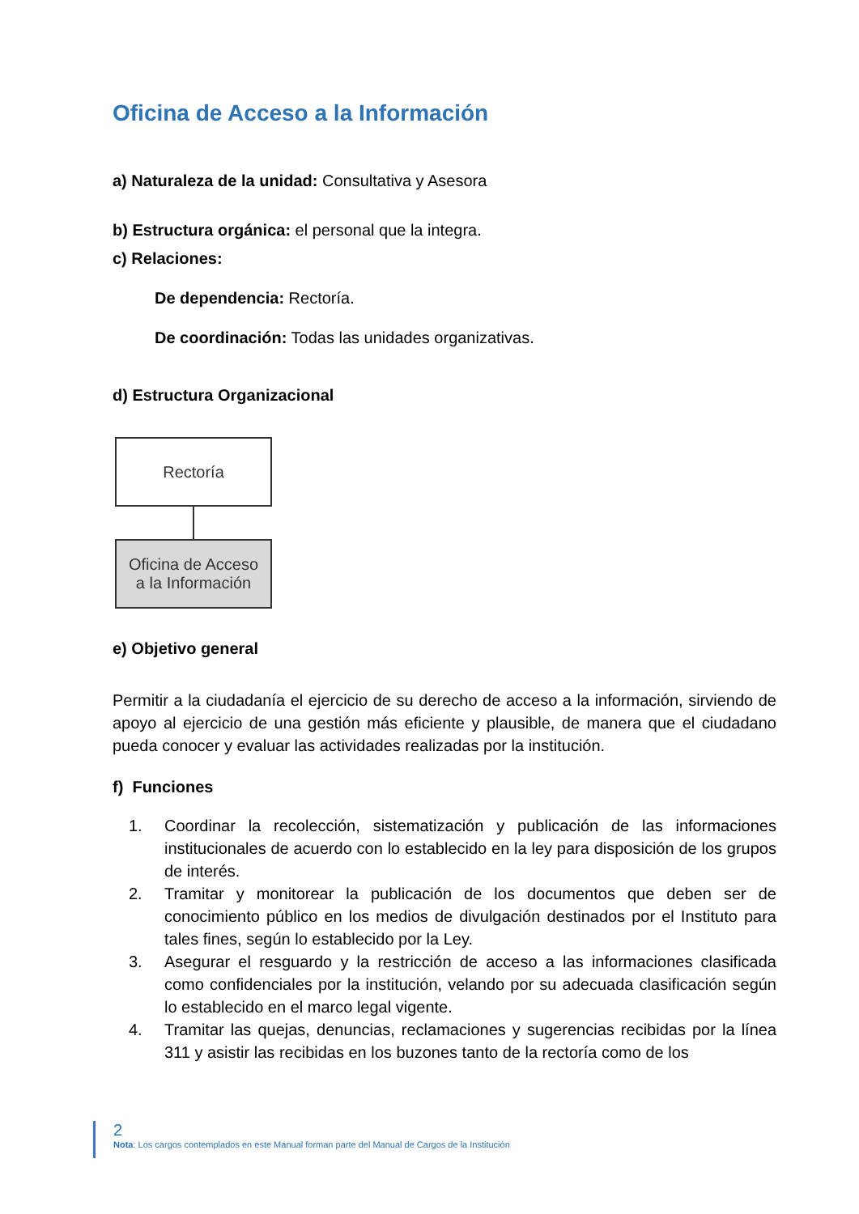Oficina de Acceso a la Información
a) Naturaleza de la unidad: Consultativa y Asesora
b) Estructura orgánica: el personal que la integra.
c) Relaciones:
De dependencia: Rectoría.
De coordinación: Todas las unidades organizativas.
d) Estructura Organizacional
Rectoría
Oficina de Acceso
a la Información
e) Objetivo general
Permitir a la ciudadanía el ejercicio de su derecho de acceso a la información, sirviendo de apoyo al ejercicio de una gestión más eficiente y plausible, de manera que el ciudadano pueda conocer y evaluar las actividades realizadas por la institución.
f) Funciones
1. Coordinar la recolección, sistematización y publicación de las informaciones institucionales de acuerdo con lo establecido en la ley para disposición de los grupos de interés.
2. Tramitar y monitorear la publicación de los documentos que deben ser de conocimiento público en los medios de divulgación destinados por el Instituto para tales fines, según lo establecido por la Ley.
3. Asegurar el resguardo y la restricción de acceso a las informaciones clasificada como confidenciales por la institución, velando por su adecuada clasificación según lo establecido en el marco legal vigente.
4. Tramitar las quejas, denuncias, reclamaciones y sugerencias recibidas por la línea 311 y asistir las recibidas en los buzones tanto de la rectoría como de los
2
Nota: Los cargos contemplados en este Manual forman parte del Manual de Cargos de la Institución